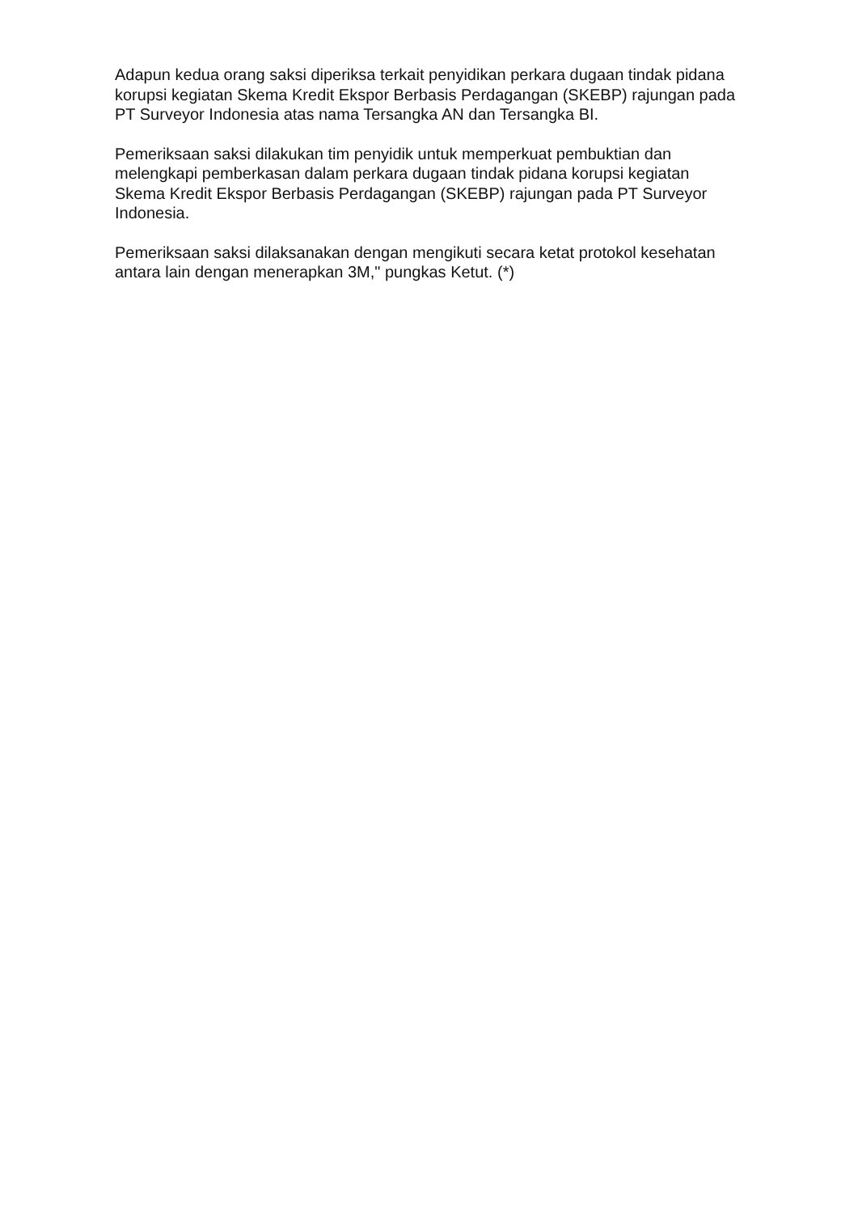Adapun kedua orang saksi diperiksa terkait penyidikan perkara dugaan tindak pidana korupsi kegiatan Skema Kredit Ekspor Berbasis Perdagangan (SKEBP) rajungan pada PT Surveyor Indonesia atas nama Tersangka AN dan Tersangka BI.
Pemeriksaan saksi dilakukan tim penyidik untuk memperkuat pembuktian dan melengkapi pemberkasan dalam perkara dugaan tindak pidana korupsi kegiatan Skema Kredit Ekspor Berbasis Perdagangan (SKEBP) rajungan pada PT Surveyor Indonesia.
Pemeriksaan saksi dilaksanakan dengan mengikuti secara ketat protokol kesehatan antara lain dengan menerapkan 3M," pungkas Ketut. (*)